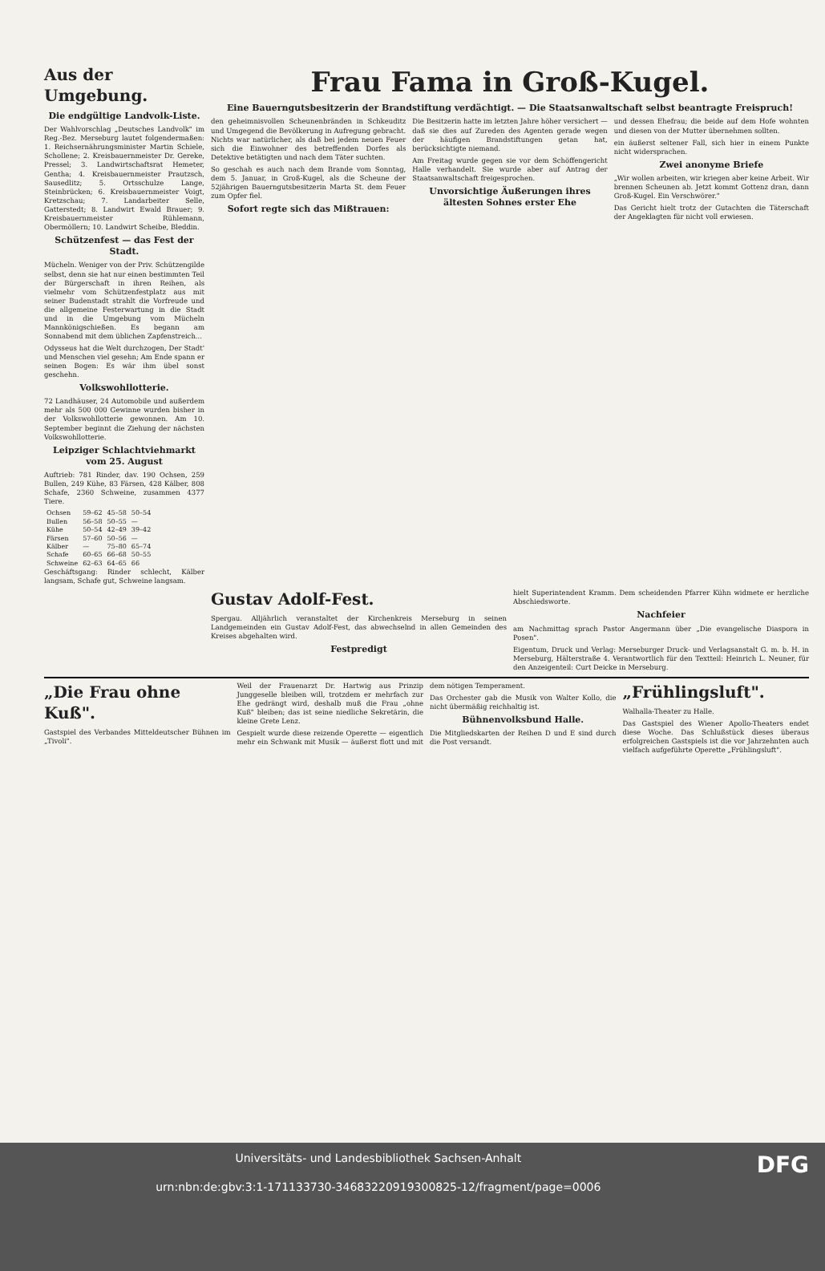Aus der Umgebung.
Die endgültige Landvolk-Liste.
Der Wahlvorschlag „Deutsches Landvolk" im Reg.-Bez. Merseburg lautet folgendermaßen: 1. Reichsernährungsminister Martin Schiele, Schollene; 2. Kreisbauernmeister Dr. Gereke, Pressel; 3. Landwirtschaftsrat Hemeter, Gentha; 4. Kreisbauernmeister Prautzsch, Sausedlitz; 5. Ortsschulze Lange, Steinbrücken; 6. Kreisbauernmeister Voigt, Kretzschau; 7. Landarbeiter Selle, Gatterstedt; 8. Landwirt Ewald Brauer; 9. Kreisbauernmeister Rühlemann, Obermöllern; 10. Landwirt Scheibe, Bleddin.
Schützenfest — das Fest der Stadt.
Mücheln. Weniger von der Priv. Schützengilde selbst, denn sie hat nur einen bestimmten Teil der Bürgerschaft in ihren Reihen, als vielmehr vom Schützenfestplatz aus mit seiner Budenstadt strahlt die Vorfreude und die allgemeine Festerwartung in die Stadt und in die Umgebung vom Mücheln Mannkönigschießen. Es begann am Sonnabend mit dem üblichen Zapfenstreich...
Odysseus hat die Welt durchzogen, Der Stadt' und Menschen viel gesehn; Am Ende spann er seinen Bogen: Es wär ihm übel sonst geschehn.
Volkswohllotterie.
72 Landhäuser, 24 Automobile und außerdem mehr als 500 000 Gewinne wurden bisher in der Volkswohllotterie gewonnen. Am 10. September beginnt die Ziehung der nächsten Volkswohllotterie.
Leipziger Schlachtviehmarkt vom 25. August
Auftrieb: 781 Rinder, dav. 190 Ochsen, 259 Bullen, 249 Kühe, 83 Färsen, 428 Kälber, 808 Schafe, 2360 Schweine, zusammen 4377 Tiere.
| Ochsen | 59–62 | 45–58 | 50–54 |
| Bullen | 56–58 | 50–55 | — |
| Kühe | 50–54 | 42–49 | 39–42 |
| Färsen | 57–60 | 50–56 | — |
| Kälber | — | 75–80 | 65–74 |
| Schafe | 60–65 | 66–68 | 50–55 |
| Schweine | 62–63 | 64–65 | 66 |
Geschäftsgang: Rinder schlecht, Kälber langsam, Schafe gut, Schweine langsam.
Frau Fama in Groß-Kugel.
Eine Bauerngutsbesitzerin der Brandstiftung verdächtigt. — Die Staatsanwaltschaft selbst beantragte Freispruch!
den geheimnisvollen Scheunenbränden in Schkeuditz und Umgegend die Bevölkerung in Aufregung gebracht. Nichts war natürlicher, als daß bei jedem neuen Feuer sich die Einwohner des betreffenden Dorfes als Detektive betätigten und nach dem Täter suchten.
So geschah es auch nach dem Brande vom Sonntag, dem 5. Januar, in Groß-Kugel, als die Scheune der 52jährigen Bauerngutsbesitzerin Marta St. dem Feuer zum Opfer fiel.
Sofort regte sich das Mißtrauen:
Die Besitzerin hatte im letzten Jahre höher versichert — daß sie dies auf Zureden des Agenten gerade wegen der häufigen Brandstiftungen getan hat, berücksichtigte niemand.
Am Freitag wurde gegen sie vor dem Schöffengericht Halle verhandelt. Sie wurde aber auf Antrag der Staatsanwaltschaft freigesprochen.
Unvorsichtige Äußerungen ihres ältesten Sohnes erster Ehe
und dessen Ehefrau; die beide auf dem Hofe wohnten und diesen von der Mutter übernehmen sollten.
ein äußerst seltener Fall, sich hier in einem Punkte nicht widersprachen.
Zwei anonyme Briefe
„Wir wollen arbeiten, wir kriegen aber keine Arbeit. Wir brennen Scheunen ab. Jetzt kommt Gottenz dran, dann Groß-Kugel. Ein Verschwörer."
Das Gericht hielt trotz der Gutachten die Täterschaft der Angeklagten für nicht voll erwiesen.
Gustav Adolf-Fest.
Spergau. Alljährlich veranstaltet der Kirchenkreis Merseburg in seinen Landgemeinden ein Gustav Adolf-Fest, das abwechselnd in allen Gemeinden des Kreises abgehalten wird.
Festpredigt
hielt Superintendent Kramm. Dem scheidenden Pfarrer Kühn widmete er herzliche Abschiedsworte.
Nachfeier
am Nachmittag sprach Pastor Angermann über „Die evangelische Diaspora in Posen".
Eigentum, Druck und Verlag: Merseburger Druck- und Verlagsanstalt G. m. b. H. in Merseburg, Hälterstraße 4. Verantwortlich für den Textteil: Heinrich L. Neuner, für den Anzeigenteil: Curt Deicke in Merseburg.
„Die Frau ohne Kuß".
Gastspiel des Verbandes Mitteldeutscher Bühnen im „Tivoli".
Weil der Frauenarzt Dr. Hartwig aus Prinzip Junggeselle bleiben will, trotzdem er mehrfach zur Ehe gedrängt wird, deshalb muß die Frau „ohne Kuß" bleiben; das ist seine niedliche Sekretärin, die kleine Grete Lenz.
Gespielt wurde diese reizende Operette — eigentlich mehr ein Schwank mit Musik — äußerst flott und mit dem nötigen Temperament.
Das Orchester gab die Musik von Walter Kollo, die nicht übermäßig reichhaltig ist.
Bühnenvolksbund Halle.
Die Mitgliedskarten der Reihen D und E sind durch die Post versandt.
„Frühlingsluft".
Walhalla-Theater zu Halle.
Das Gastspiel des Wiener Apollo-Theaters endet diese Woche. Das Schlußstück dieses überaus erfolgreichen Gastspiels ist die vor Jahrzehnten auch vielfach aufgeführte Operette „Frühlingsluft".
DFG Universitäts- und Landesbibliothek Sachsen-Anhalt
urn:nbn:de:gbv:3:1-171133730-34683220919300825-12/fragment/page=0006